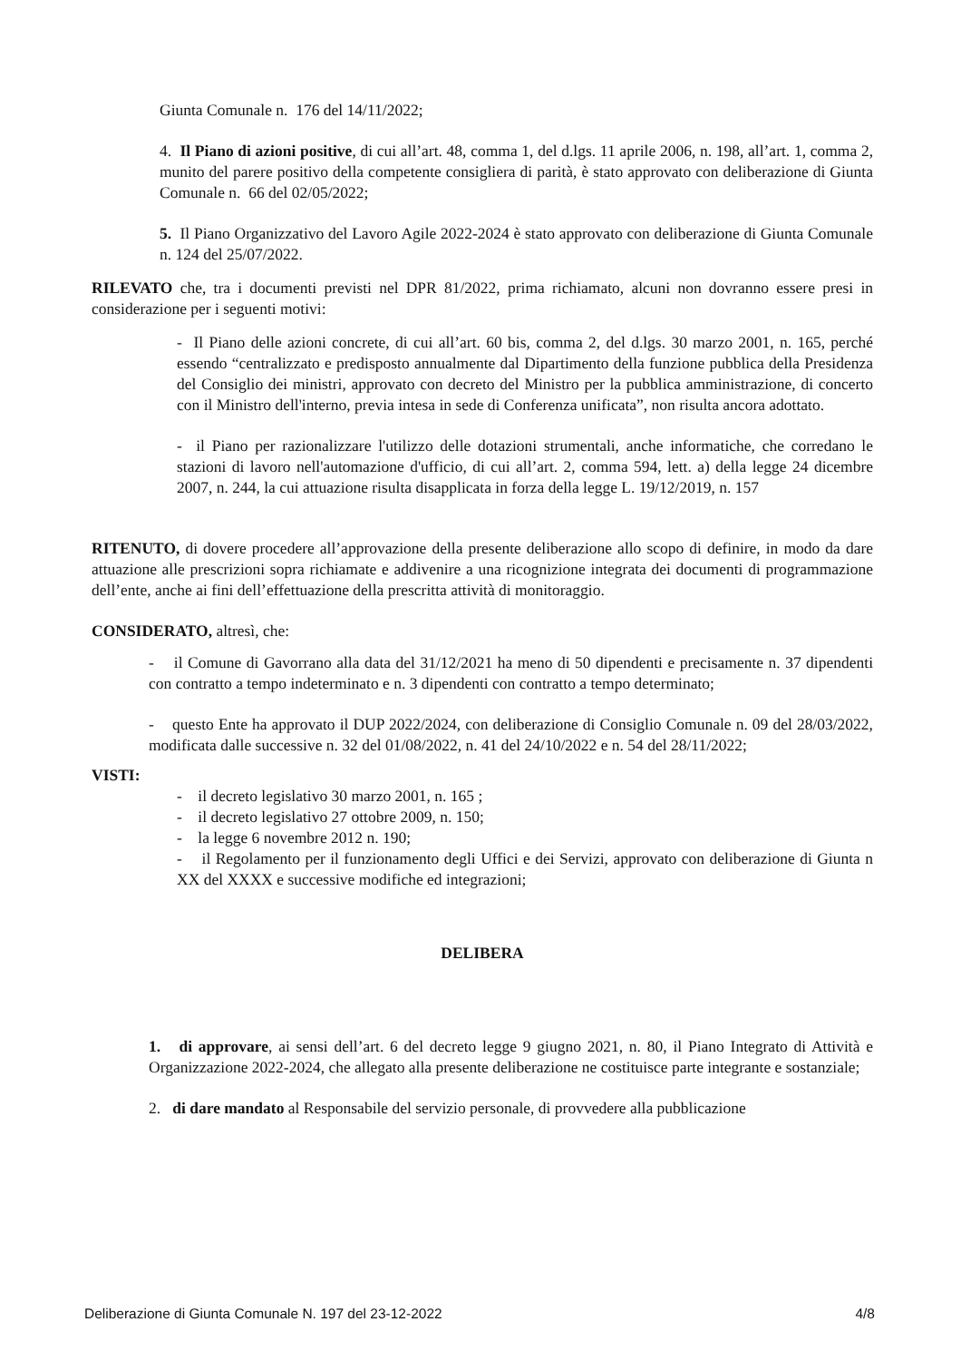Giunta Comunale n. 176 del 14/11/2022;
4. Il Piano di azioni positive, di cui all’art. 48, comma 1, del d.lgs. 11 aprile 2006, n. 198, all’art. 1, comma 2, munito del parere positivo della competente consigliera di parità, è stato approvato con deliberazione di Giunta Comunale n. 66 del 02/05/2022;
5. Il Piano Organizzativo del Lavoro Agile 2022-2024 è stato approvato con deliberazione di Giunta Comunale n. 124 del 25/07/2022.
RILEVATO che, tra i documenti previsti nel DPR 81/2022, prima richiamato, alcuni non dovranno essere presi in considerazione per i seguenti motivi:
- Il Piano delle azioni concrete, di cui all’art. 60 bis, comma 2, del d.lgs. 30 marzo 2001, n. 165, perché essendo “centralizzato e predisposto annualmente dal Dipartimento della funzione pubblica della Presidenza del Consiglio dei ministri, approvato con decreto del Ministro per la pubblica amministrazione, di concerto con il Ministro dell'interno, previa intesa in sede di Conferenza unificata”, non risulta ancora adottato.
- il Piano per razionalizzare l'utilizzo delle dotazioni strumentali, anche informatiche, che corredano le stazioni di lavoro nell'automazione d'ufficio, di cui all’art. 2, comma 594, lett. a) della legge 24 dicembre 2007, n. 244, la cui attuazione risulta disapplicata in forza della legge L. 19/12/2019, n. 157
RITENUTO, di dovere procedere all’approvazione della presente deliberazione allo scopo di definire, in modo da dare attuazione alle prescrizioni sopra richiamate e addivenire a una ricognizione integrata dei documenti di programmazione dell’ente, anche ai fini dell’effettuazione della prescritta attività di monitoraggio.
CONSIDERATO, altresì, che:
- il Comune di Gavorrano alla data del 31/12/2021 ha meno di 50 dipendenti e precisamente n. 37 dipendenti con contratto a tempo indeterminato e n. 3 dipendenti con contratto a tempo determinato;
- questo Ente ha approvato il DUP 2022/2024, con deliberazione di Consiglio Comunale n. 09 del 28/03/2022, modificata dalle successive n. 32 del 01/08/2022, n. 41 del 24/10/2022 e n. 54 del 28/11/2022;
VISTI:
- il decreto legislativo 30 marzo 2001, n. 165 ;
- il decreto legislativo 27 ottobre 2009, n. 150;
- la legge 6 novembre 2012 n. 190;
- il Regolamento per il funzionamento degli Uffici e dei Servizi, approvato con deliberazione di Giunta n XX del XXXX e successive modifiche ed integrazioni;
DELIBERA
1. di approvare, ai sensi dell’art. 6 del decreto legge 9 giugno 2021, n. 80, il Piano Integrato di Attività e Organizzazione 2022-2024, che allegato alla presente deliberazione ne costituisce parte integrante e sostanziale;
2. di dare mandato al Responsabile del servizio personale, di provvedere alla pubblicazione
Deliberazione di Giunta Comunale N. 197 del 23-12-2022 4/8